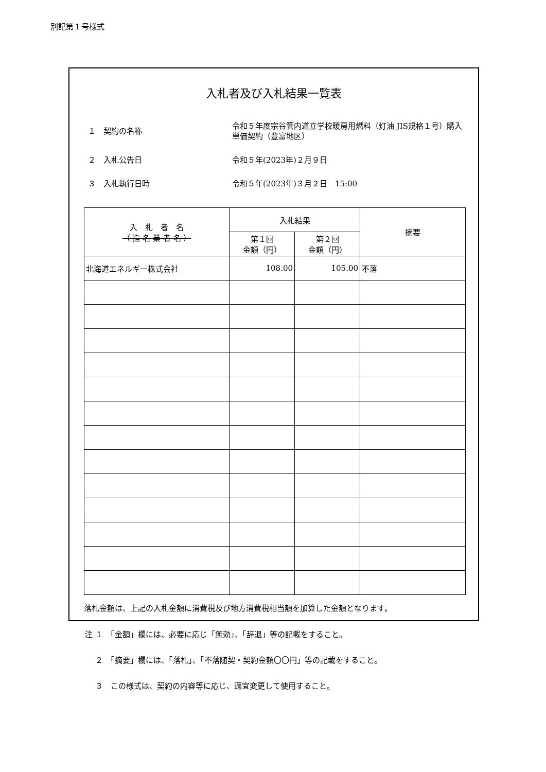別記第１号様式
入札者及び入札結果一覧表
１　契約の名称
令和５年度宗谷管内道立学校暖房用燃料（灯油 JIS規格１号）購入単価契約（豊富地区）
２　入札公告日
令和５年(2023年)２月９日
３　入札執行日時
令和５年(2023年)３月２日　15:00
| 入 札 者 名 （ 指 名 業 者 名 ） | 入札結果 | | 摘要 |
| --- | --- | --- | --- |
| | 第１回 金額（円） | 第２回 金額（円） | |
| 北海道エネルギー株式会社 | 108.00 | 105.00 | 不落 |
落札金額は、上記の入札金額に消費税及び地方消費税相当額を加算した金額となります。
注 １　「金額」欄には、必要に応じ「無効」、「辞退」等の記載をすること。
　 ２　「摘要」欄には、「落札」、「不落随契・契約金額〇〇円」等の記載をすること。
　 ３　この様式は、契約の内容等に応じ、適宜変更して使用すること。